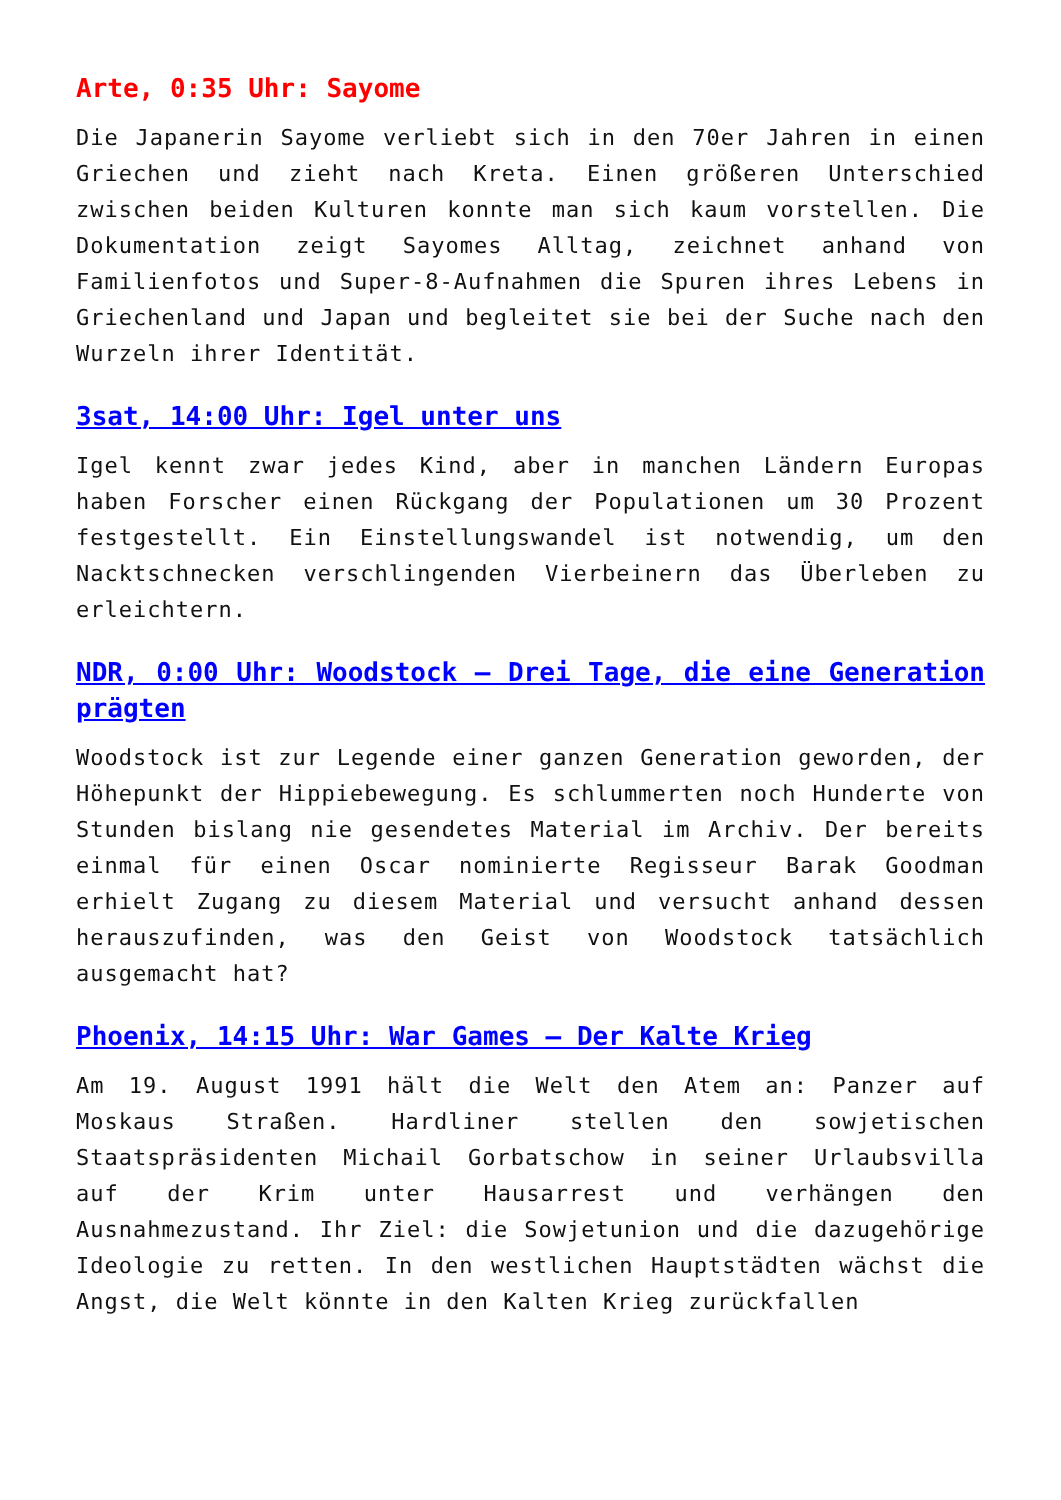Arte, 0:35 Uhr: Sayome
Die Japanerin Sayome verliebt sich in den 70er Jahren in einen Griechen und zieht nach Kreta. Einen größeren Unterschied zwischen beiden Kulturen konnte man sich kaum vorstellen. Die Dokumentation zeigt Sayomes Alltag, zeichnet anhand von Familienfotos und Super-8-Aufnahmen die Spuren ihres Lebens in Griechenland und Japan und begleitet sie bei der Suche nach den Wurzeln ihrer Identität.
3sat, 14:00 Uhr: Igel unter uns
Igel kennt zwar jedes Kind, aber in manchen Ländern Europas haben Forscher einen Rückgang der Populationen um 30 Prozent festgestellt. Ein Einstellungswandel ist notwendig, um den Nacktschnecken verschlingenden Vierbeinern das Überleben zu erleichtern.
NDR, 0:00 Uhr: Woodstock – Drei Tage, die eine Generation prägten
Woodstock ist zur Legende einer ganzen Generation geworden, der Höhepunkt der Hippiebewegung. Es schlummerten noch Hunderte von Stunden bislang nie gesendetes Material im Archiv. Der bereits einmal für einen Oscar nominierte Regisseur Barak Goodman erhielt Zugang zu diesem Material und versucht anhand dessen herauszufinden, was den Geist von Woodstock tatsächlich ausgemacht hat?
Phoenix, 14:15 Uhr: War Games – Der Kalte Krieg
Am 19. August 1991 hält die Welt den Atem an: Panzer auf Moskaus Straßen. Hardliner stellen den sowjetischen Staatspräsidenten Michail Gorbatschow in seiner Urlaubsvilla auf der Krim unter Hausarrest und verhängen den Ausnahmezustand. Ihr Ziel: die Sowjetunion und die dazugehörige Ideologie zu retten. In den westlichen Hauptstädten wächst die Angst, die Welt könnte in den Kalten Krieg zurückfallen